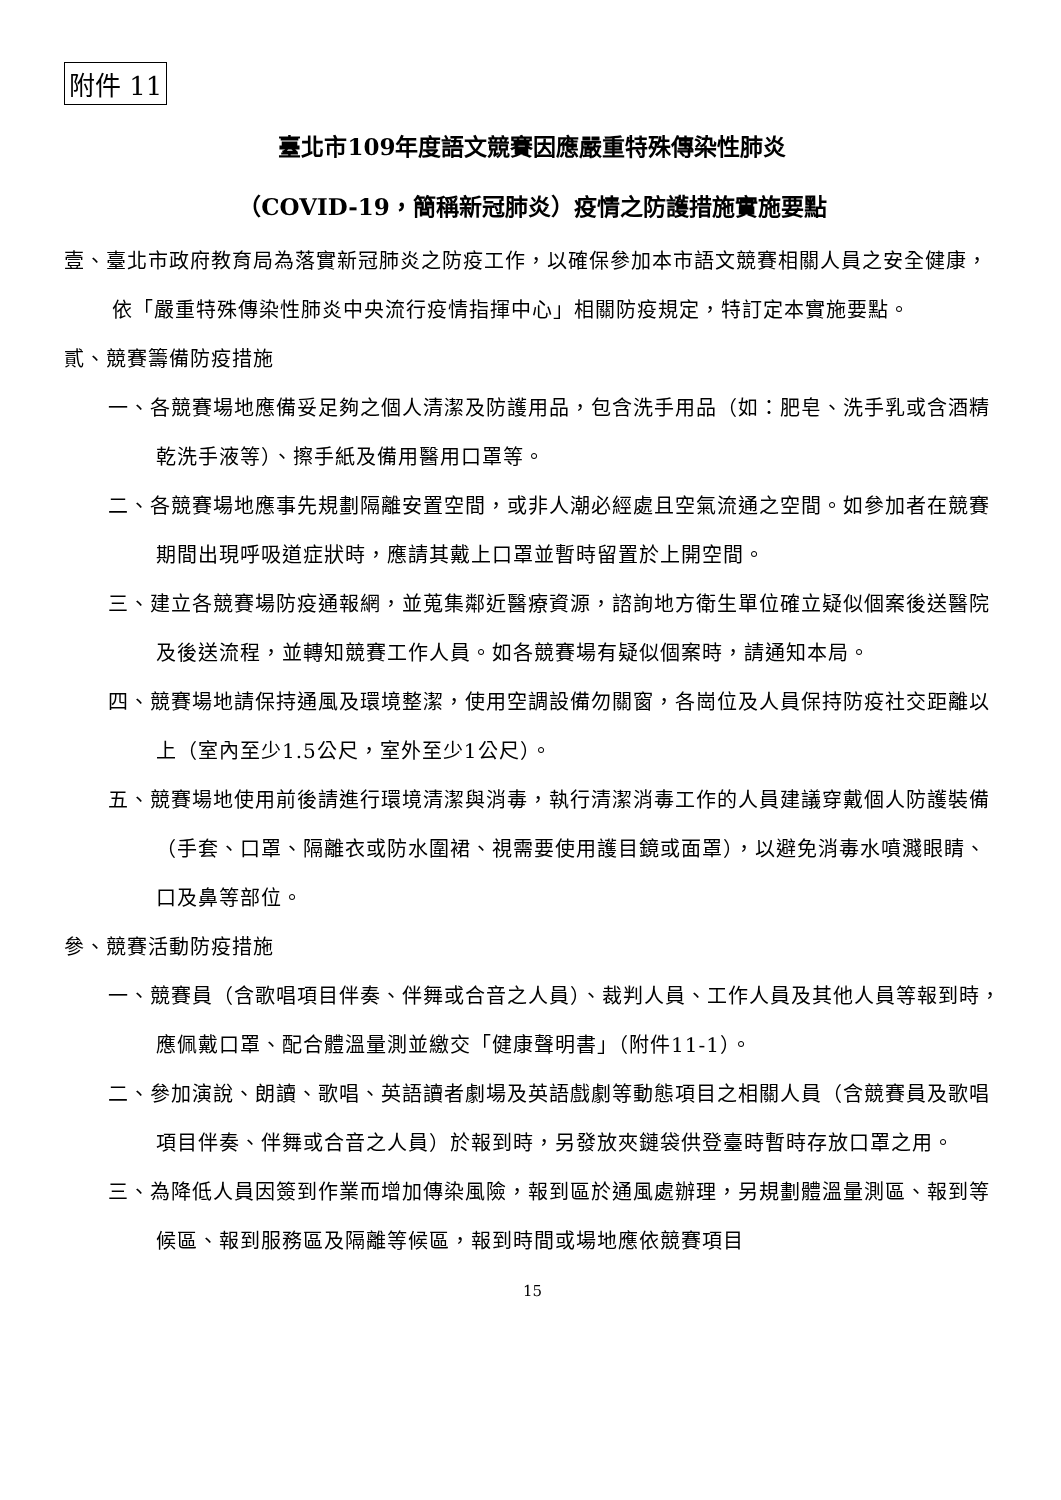附件 11
臺北市109年度語文競賽因應嚴重特殊傳染性肺炎
（COVID-19，簡稱新冠肺炎）疫情之防護措施實施要點
壹、臺北市政府教育局為落實新冠肺炎之防疫工作，以確保參加本市語文競賽相關人員之安全健康，依「嚴重特殊傳染性肺炎中央流行疫情指揮中心」相關防疫規定，特訂定本實施要點。
貳、競賽籌備防疫措施
一、各競賽場地應備妥足夠之個人清潔及防護用品，包含洗手用品（如：肥皂、洗手乳或含酒精乾洗手液等）、擦手紙及備用醫用口罩等。
二、各競賽場地應事先規劃隔離安置空間，或非人潮必經處且空氣流通之空間。如參加者在競賽期間出現呼吸道症狀時，應請其戴上口罩並暫時留置於上開空間。
三、建立各競賽場防疫通報網，並蒐集鄰近醫療資源，諮詢地方衛生單位確立疑似個案後送醫院及後送流程，並轉知競賽工作人員。如各競賽場有疑似個案時，請通知本局。
四、競賽場地請保持通風及環境整潔，使用空調設備勿關窗，各崗位及人員保持防疫社交距離以上（室內至少1.5公尺，室外至少1公尺）。
五、競賽場地使用前後請進行環境清潔與消毒，執行清潔消毒工作的人員建議穿戴個人防護裝備（手套、口罩、隔離衣或防水圍裙、視需要使用護目鏡或面罩），以避免消毒水噴濺眼睛、口及鼻等部位。
參、競賽活動防疫措施
一、競賽員（含歌唱項目伴奏、伴舞或合音之人員）、裁判人員、工作人員及其他人員等報到時，應佩戴口罩、配合體溫量測並繳交「健康聲明書」（附件11-1）。
二、參加演說、朗讀、歌唱、英語讀者劇場及英語戲劇等動態項目之相關人員（含競賽員及歌唱項目伴奏、伴舞或合音之人員）於報到時，另發放夾鏈袋供登臺時暫時存放口罩之用。
三、為降低人員因簽到作業而增加傳染風險，報到區於通風處辦理，另規劃體溫量測區、報到等候區、報到服務區及隔離等候區，報到時間或場地應依競賽項目
15